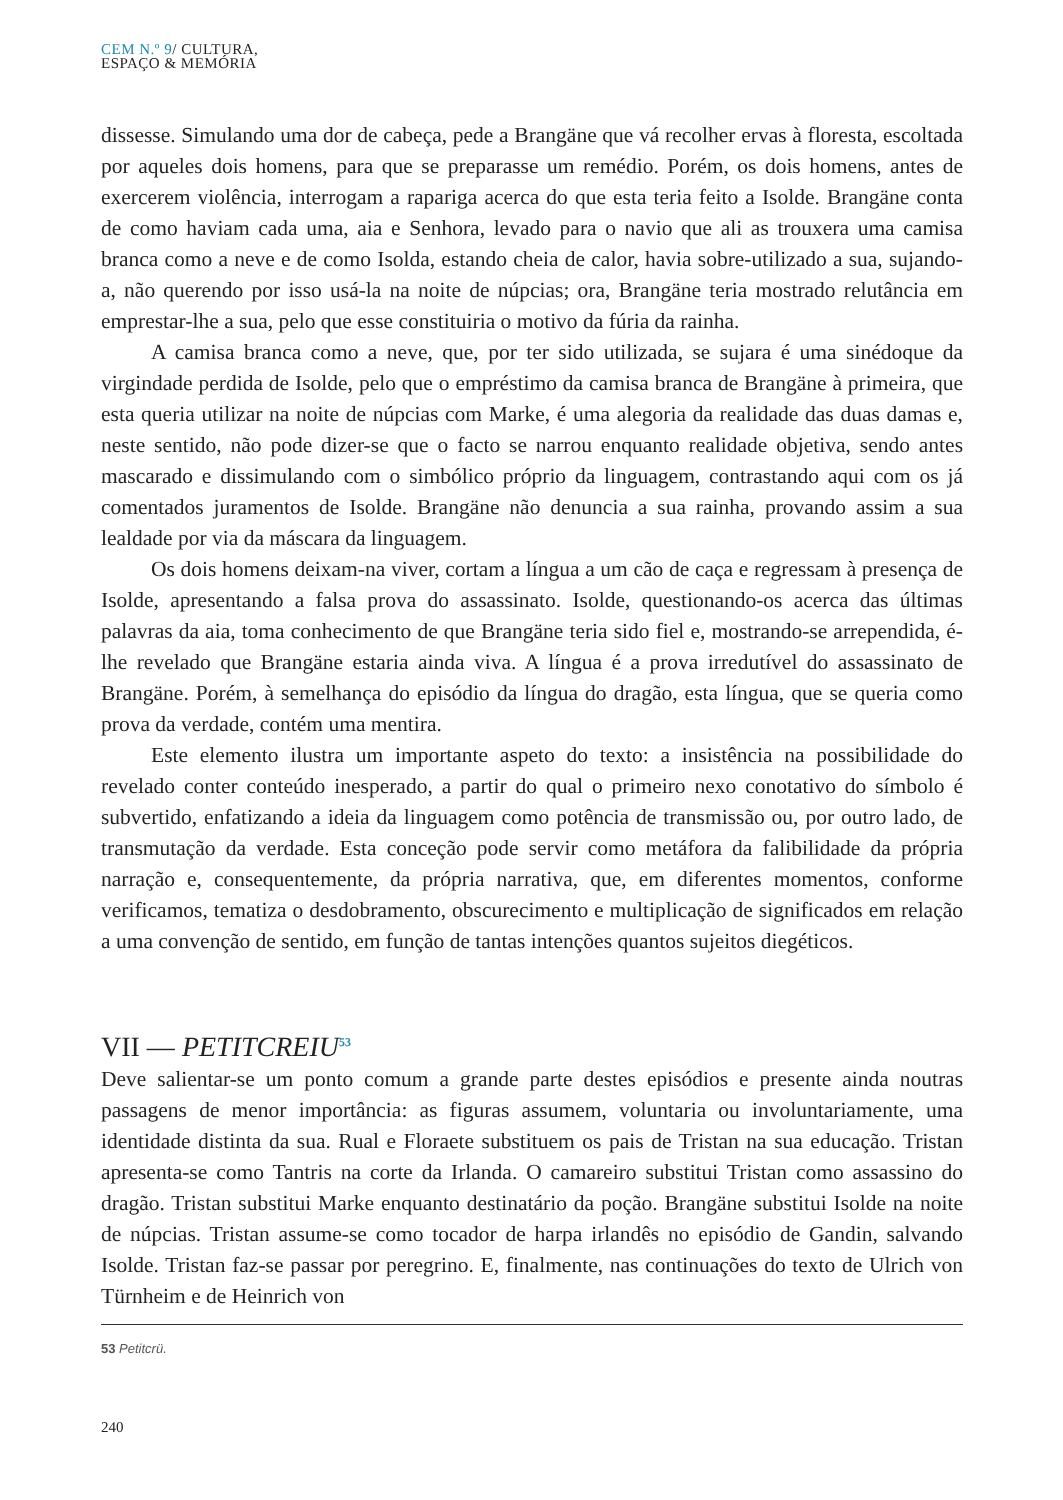CEM N.º 9/ CULTURA,
ESPAÇO & MEMÓRIA
dissesse. Simulando uma dor de cabeça, pede a Brangäne que vá recolher ervas à floresta, escoltada por aqueles dois homens, para que se preparasse um remédio. Porém, os dois homens, antes de exercerem violência, interrogam a rapariga acerca do que esta teria feito a Isolde. Brangäne conta de como haviam cada uma, aia e Senhora, levado para o navio que ali as trouxera uma camisa branca como a neve e de como Isolda, estando cheia de calor, havia sobre-utilizado a sua, sujando-a, não querendo por isso usá-la na noite de núpcias; ora, Brangäne teria mostrado relutância em emprestar-lhe a sua, pelo que esse constituiria o motivo da fúria da rainha.
A camisa branca como a neve, que, por ter sido utilizada, se sujara é uma sinédoque da virgindade perdida de Isolde, pelo que o empréstimo da camisa branca de Brangäne à primeira, que esta queria utilizar na noite de núpcias com Marke, é uma alegoria da realidade das duas damas e, neste sentido, não pode dizer-se que o facto se narrou enquanto realidade objetiva, sendo antes mascarado e dissimulando com o simbólico próprio da linguagem, contrastando aqui com os já comentados juramentos de Isolde. Brangäne não denuncia a sua rainha, provando assim a sua lealdade por via da máscara da linguagem.
Os dois homens deixam-na viver, cortam a língua a um cão de caça e regressam à presença de Isolde, apresentando a falsa prova do assassinato. Isolde, questionando-os acerca das últimas palavras da aia, toma conhecimento de que Brangäne teria sido fiel e, mostrando-se arrependida, é-lhe revelado que Brangäne estaria ainda viva. A língua é a prova irredutível do assassinato de Brangäne. Porém, à semelhança do episódio da língua do dragão, esta língua, que se queria como prova da verdade, contém uma mentira.
Este elemento ilustra um importante aspeto do texto: a insistência na possibilidade do revelado conter conteúdo inesperado, a partir do qual o primeiro nexo conotativo do símbolo é subvertido, enfatizando a ideia da linguagem como potência de transmissão ou, por outro lado, de transmutação da verdade. Esta conceção pode servir como metáfora da falibilidade da própria narração e, consequentemente, da própria narrativa, que, em diferentes momentos, conforme verificamos, tematiza o desdobramento, obscurecimento e multiplicação de significados em relação a uma convenção de sentido, em função de tantas intenções quantos sujeitos diegéticos.
VII — PETITCREIU<sup>53</sup>
Deve salientar-se um ponto comum a grande parte destes episódios e presente ainda noutras passagens de menor importância: as figuras assumem, voluntaria ou involuntariamente, uma identidade distinta da sua. Rual e Floraete substituem os pais de Tristan na sua educação. Tristan apresenta-se como Tantris na corte da Irlanda. O camareiro substitui Tristan como assassino do dragão. Tristan substitui Marke enquanto destinatário da poção. Brangäne substitui Isolde na noite de núpcias. Tristan assume-se como tocador de harpa irlandês no episódio de Gandin, salvando Isolde. Tristan faz-se passar por peregrino. E, finalmente, nas continuações do texto de Ulrich von Türnheim e de Heinrich von
53 Petitcrü.
240